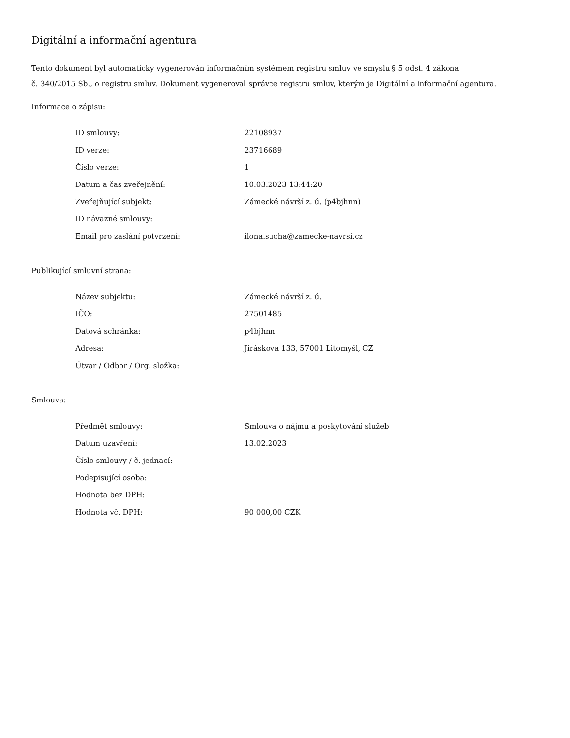Digitální a informační agentura
Tento dokument byl automaticky vygenerován informačním systémem registru smluv ve smyslu § 5 odst. 4 zákona
č. 340/2015 Sb., o registru smluv. Dokument vygeneroval správce registru smluv, kterým je Digitální a informační agentura.
Informace o zápisu:
| ID smlouvy: | 22108937 |
| ID verze: | 23716689 |
| Číslo verze: | 1 |
| Datum a čas zveřejnění: | 10.03.2023 13:44:20 |
| Zveřejňující subjekt: | Zámecké návrší z. ú. (p4bjhnn) |
| ID návazné smlouvy: | |
| Email pro zaslání potvrzení: | ilona.sucha@zamecke-navrsi.cz |
Publikující smluvní strana:
| Název subjektu: | Zámecké návrší z. ú. |
| IČO: | 27501485 |
| Datová schránka: | p4bjhnn |
| Adresa: | Jiráskova 133, 57001 Litomyšl, CZ |
| Útvar / Odbor / Org. složka: | |
Smlouva:
| Předmět smlouvy: | Smlouva o nájmu a poskytování služeb |
| Datum uzavření: | 13.02.2023 |
| Číslo smlouvy / č. jednací: | |
| Podepisující osoba: | |
| Hodnota bez DPH: | |
| Hodnota vč. DPH: | 90 000,00 CZK |